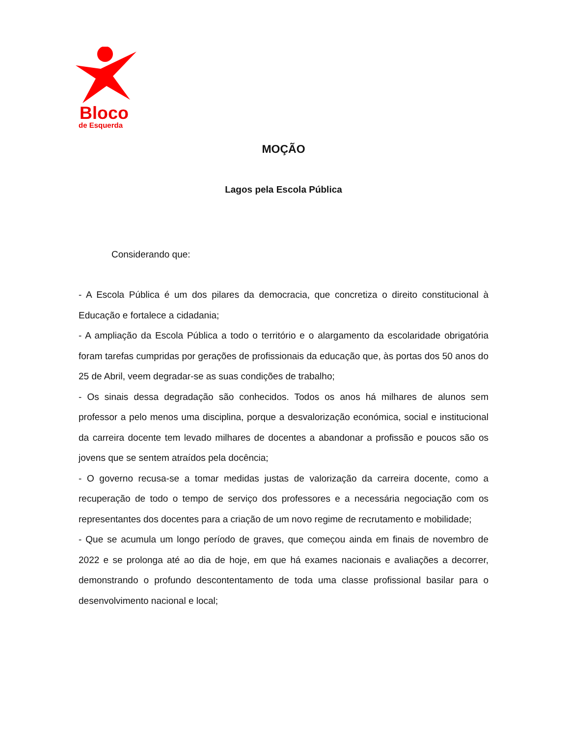Bloco
de Esquerda
MOÇÃO
Lagos pela Escola Pública
Considerando que:
- A Escola Pública é um dos pilares da democracia, que concretiza o direito constitucional à Educação e fortalece a cidadania;
- A ampliação da Escola Pública a todo o território e o alargamento da escolaridade obrigatória foram tarefas cumpridas por gerações de profissionais da educação que, às portas dos 50 anos do 25 de Abril, veem degradar-se as suas condições de trabalho;
- Os sinais dessa degradação são conhecidos. Todos os anos há milhares de alunos sem professor a pelo menos uma disciplina, porque a desvalorização económica, social e institucional da carreira docente tem levado milhares de docentes a abandonar a profissão e poucos são os jovens que se sentem atraídos pela docência;
- O governo recusa-se a tomar medidas justas de valorização da carreira docente, como a recuperação de todo o tempo de serviço dos professores e a necessária negociação com os representantes dos docentes para a criação de um novo regime de recrutamento e mobilidade;
- Que se acumula um longo período de graves, que começou ainda em finais de novembro de 2022 e se prolonga até ao dia de hoje, em que há exames nacionais e avaliações a decorrer, demonstrando o profundo descontentamento de toda uma classe profissional basilar para o desenvolvimento nacional e local;